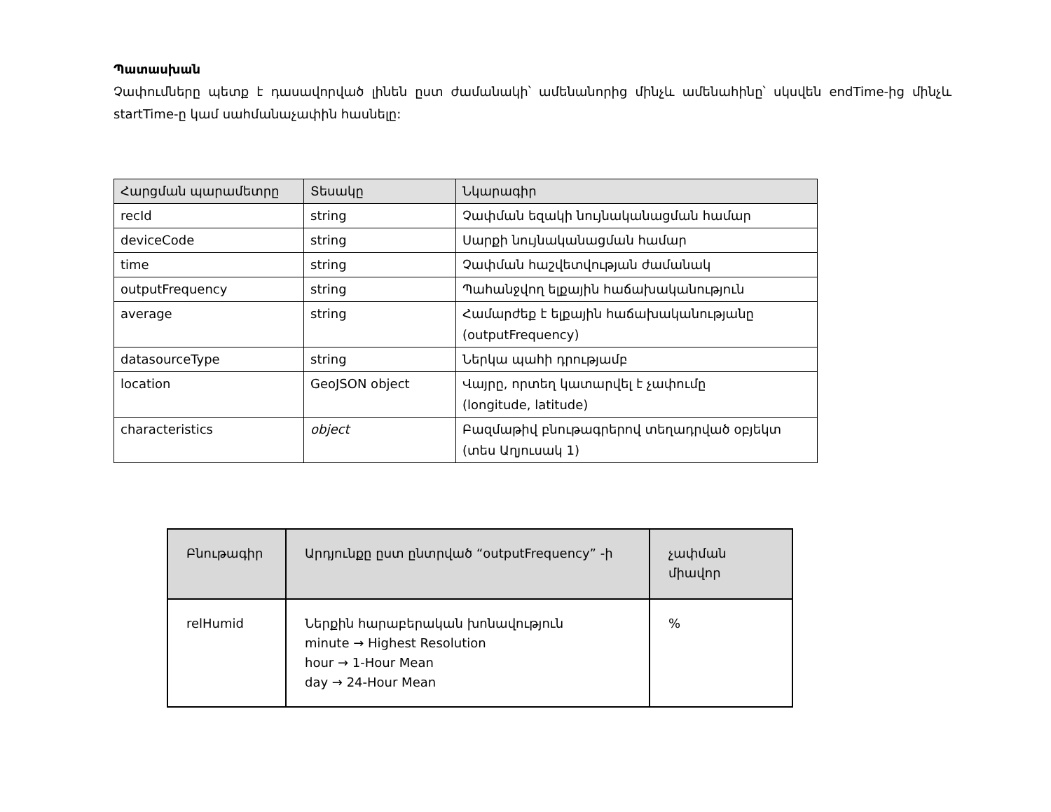Պատասխան
Չափումները պետք է դասավորված լինեն ըստ ժամանակի՝ ամենանորից մինչև ամենահինը՝ սկսվեն endTime-ից մինչև startTime-ը կամ սահմանաչափին հասնելը:
| Հարցման պարամետրը | Տեսակը | Նկարագիր |
| --- | --- | --- |
| recId | string | Չափման եզակի նույնականացման համար |
| deviceCode | string | Սարքի նույնականացման համար |
| time | string | Չափման հաշվետվության ժամանակ |
| outputFrequency | string | Պահանջվող ելքային հաճախականություն |
| average | string | Համարժեք է ելքային հաճախականությանը (outputFrequency) |
| datasourceType | string | Ներկա պահի դրությամբ |
| location | GeoJSON object | Վայրը, որտեղ կատարվել է չափումը (longitude, latitude) |
| characteristics | object | Բազմաթիվ բնութագրերով տեղադրված օբյեկտ (տես Աղյուսակ 1) |
| Բնութագիր | Արդյունքը ըստ ընտրված “outputFrequency” -ի | չափման միավոր |
| --- | --- | --- |
| relHumid | Ներքին հարաբերական խոնավություն minute → Highest Resolution hour → 1-Hour Mean day → 24-Hour Mean | % |